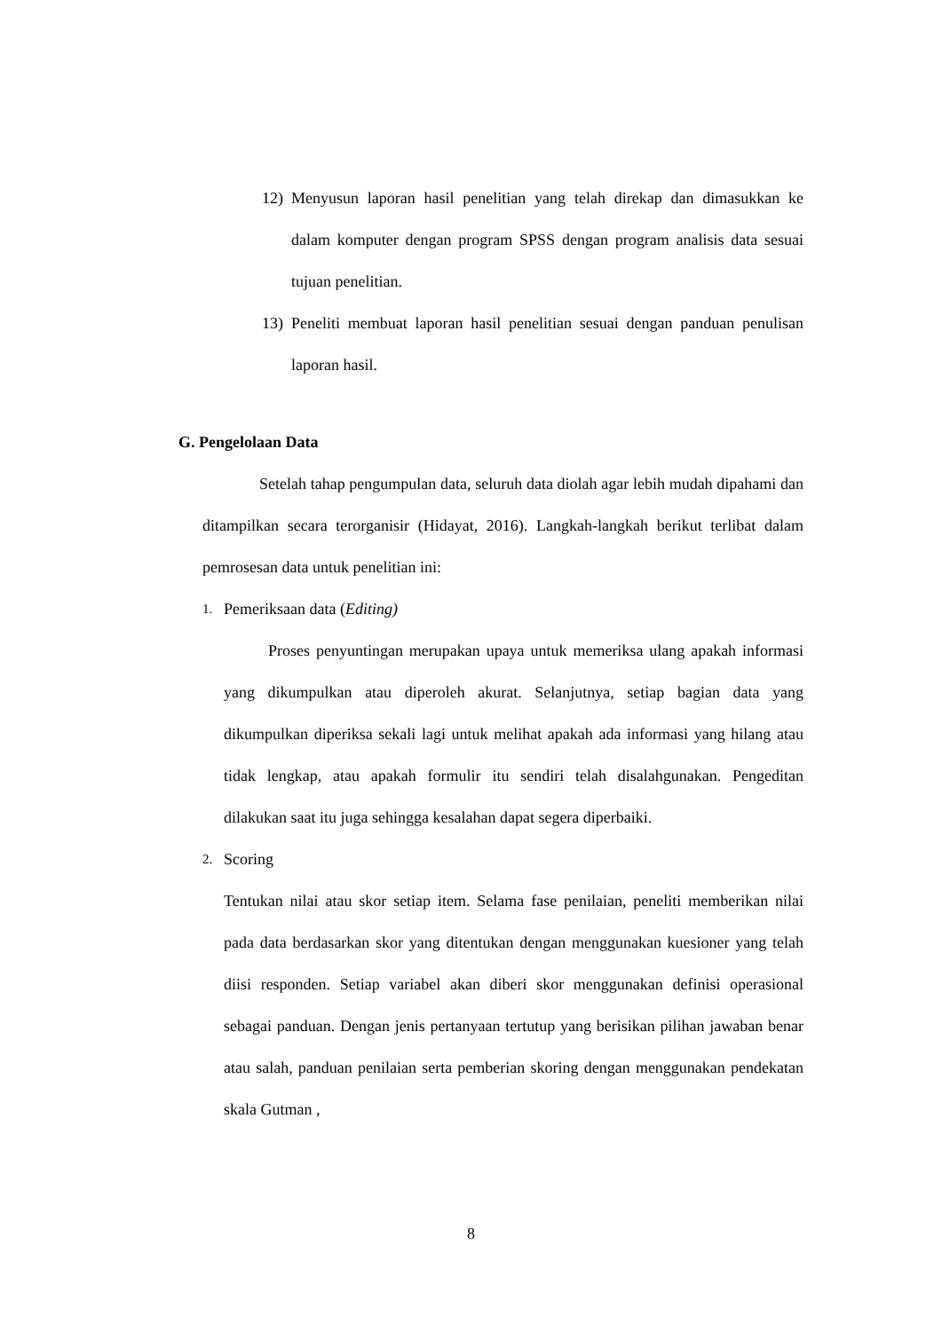12) Menyusun laporan hasil penelitian yang telah direkap dan dimasukkan ke dalam komputer dengan program SPSS dengan program analisis data sesuai tujuan penelitian.
13) Peneliti membuat laporan hasil penelitian sesuai dengan panduan penulisan laporan hasil.
G. Pengelolaan Data
Setelah tahap pengumpulan data, seluruh data diolah agar lebih mudah dipahami dan ditampilkan secara terorganisir (Hidayat, 2016). Langkah-langkah berikut terlibat dalam pemrosesan data untuk penelitian ini:
1.
Pemeriksaan data (Editing)
Proses penyuntingan merupakan upaya untuk memeriksa ulang apakah informasi yang dikumpulkan atau diperoleh akurat. Selanjutnya, setiap bagian data yang dikumpulkan diperiksa sekali lagi untuk melihat apakah ada informasi yang hilang atau tidak lengkap, atau apakah formulir itu sendiri telah disalahgunakan. Pengeditan dilakukan saat itu juga sehingga kesalahan dapat segera diperbaiki.
2.
Scoring
Tentukan nilai atau skor setiap item. Selama fase penilaian, peneliti memberikan nilai pada data berdasarkan skor yang ditentukan dengan menggunakan kuesioner yang telah diisi responden. Setiap variabel akan diberi skor menggunakan definisi operasional sebagai panduan. Dengan jenis pertanyaan tertutup yang berisikan pilihan jawaban benar atau salah, panduan penilaian serta pemberian skoring dengan menggunakan pendekatan skala Gutman ,
8